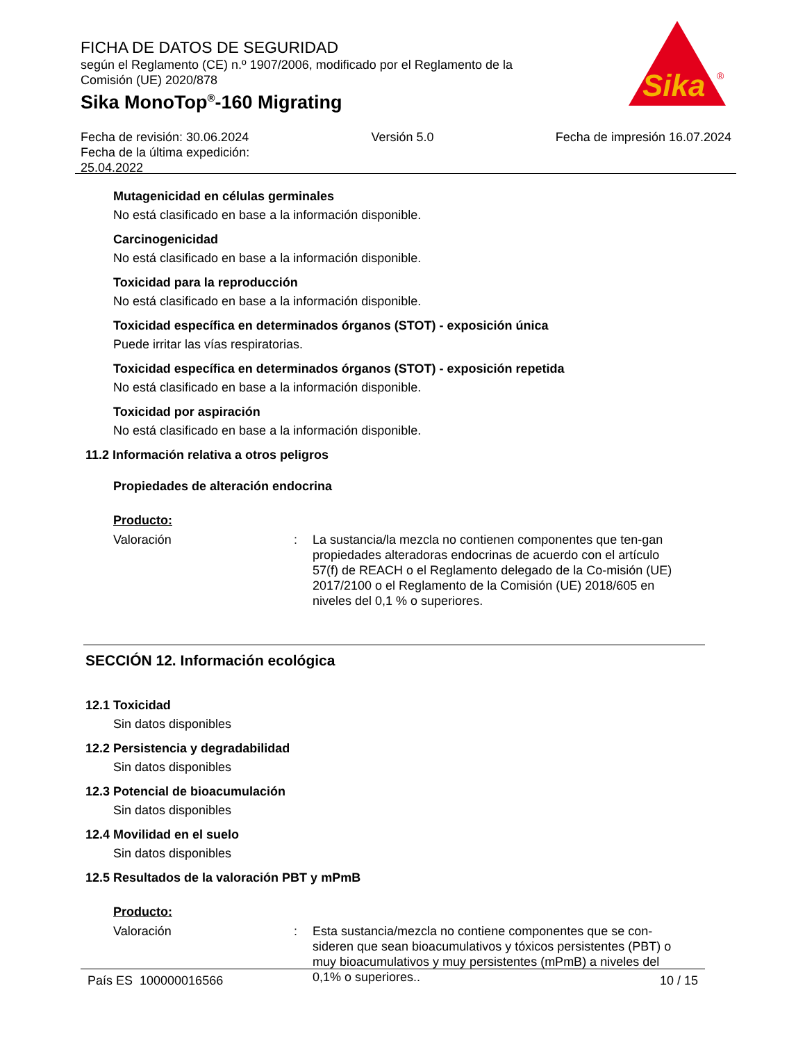FICHA DE DATOS DE SEGURIDAD
según el Reglamento (CE) n.º 1907/2006, modificado por el Reglamento de la Comisión (UE) 2020/878
Sika MonoTop<sup>®</sup>-160 Migrating
Sika
®
Fecha de revisión: 30.06.2024
Fecha de la última expedición:
25.04.2022
Versión 5.0 Fecha de impresión 16.07.2024
Mutagenicidad en células germinales
No está clasificado en base a la información disponible.
Carcinogenicidad
No está clasificado en base a la información disponible.
Toxicidad para la reproducción
No está clasificado en base a la información disponible.
Toxicidad específica en determinados órganos (STOT) - exposición única
Puede irritar las vías respiratorias.
Toxicidad específica en determinados órganos (STOT) - exposición repetida
No está clasificado en base a la información disponible.
Toxicidad por aspiración
No está clasificado en base a la información disponible.
11.2 Información relativa a otros peligros
Propiedades de alteración endocrina
Producto:
Valoración : La sustancia/la mezcla no contienen componentes que ten-gan propiedades alteradoras endocrinas de acuerdo con el artículo 57(f) de REACH o el Reglamento delegado de la Co-misión (UE) 2017/2100 o el Reglamento de la Comisión (UE) 2018/605 en niveles del 0,1 % o superiores.
SECCIÓN 12. Información ecológica
12.1 Toxicidad
Sin datos disponibles
12.2 Persistencia y degradabilidad
Sin datos disponibles
12.3 Potencial de bioacumulación
Sin datos disponibles
12.4 Movilidad en el suelo
Sin datos disponibles
12.5 Resultados de la valoración PBT y mPmB
Producto:
Valoración : Esta sustancia/mezcla no contiene componentes que se con-sideren que sean bioacumulativos y tóxicos persistentes (PBT) o muy bioacumulativos y muy persistentes (mPmB) a niveles del 0,1% o superiores..
País ES 100000016566 10 / 15